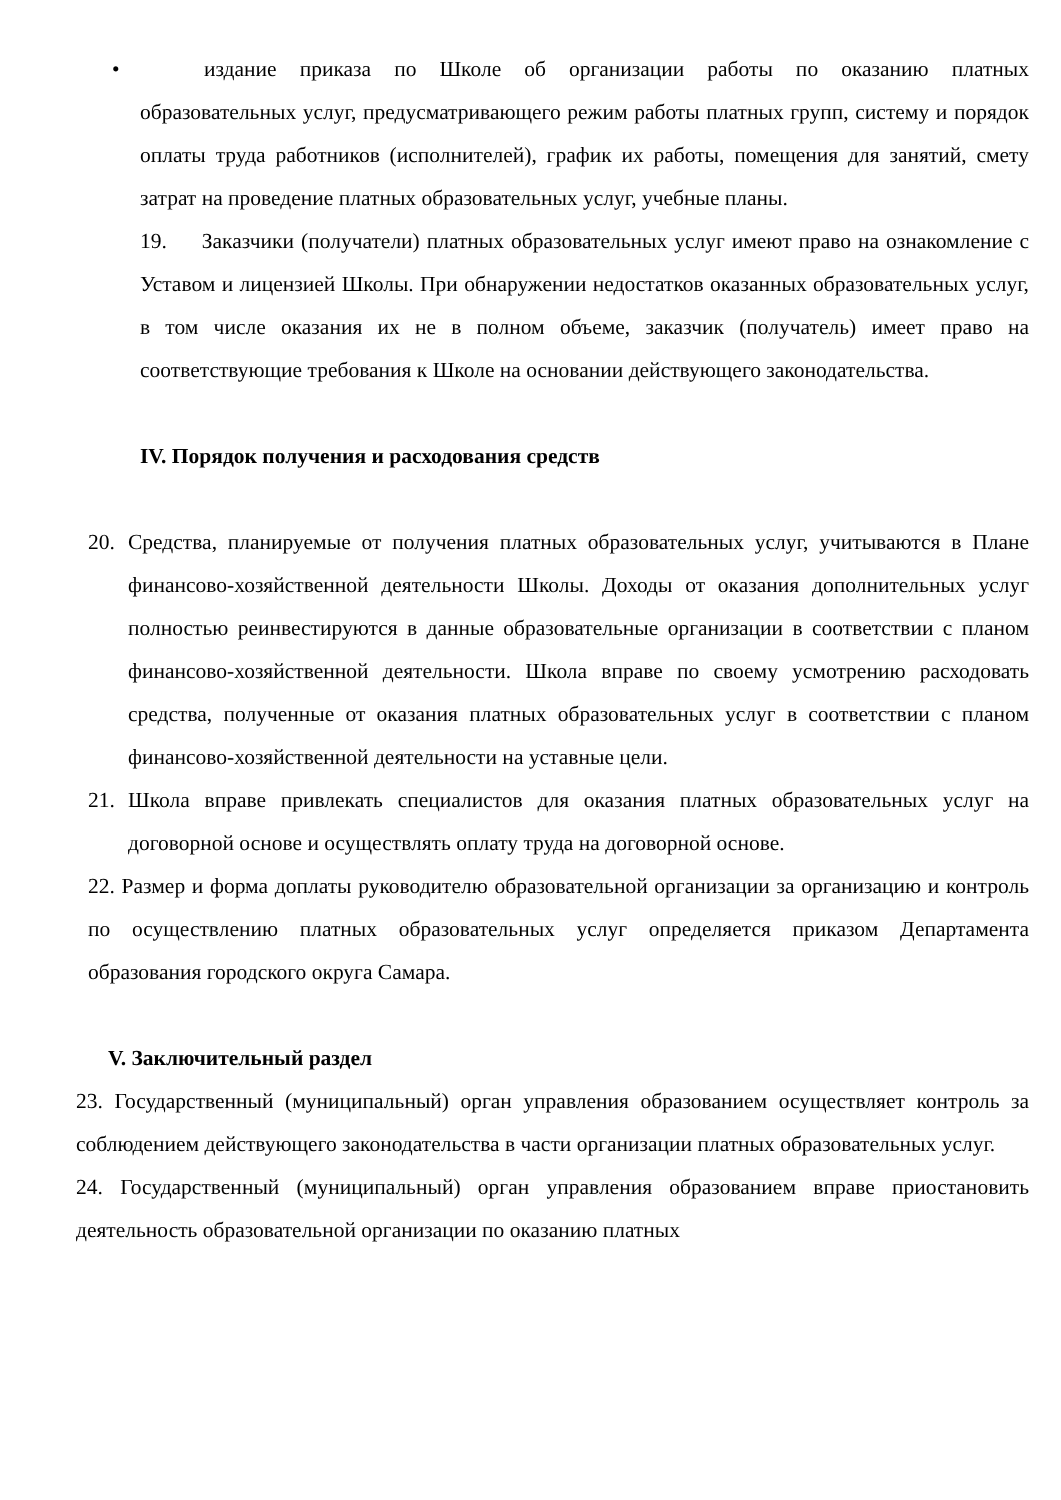• издание приказа по Школе об организации работы по оказанию платных образовательных услуг, предусматривающего режим работы платных групп, систему и порядок оплаты труда работников (исполнителей), график их работы, помещения для занятий, смету затрат на проведение платных образовательных услуг, учебные планы.
19. Заказчики (получатели) платных образовательных услуг имеют право на ознакомление с Уставом и лицензией Школы. При обнаружении недостатков оказанных образовательных услуг, в том числе оказания их не в полном объеме, заказчик (получатель) имеет право на соответствующие требования к Школе на основании действующего законодательства.
IV. Порядок получения и расходования средств
20. Средства, планируемые от получения платных образовательных услуг, учитываются в Плане финансово-хозяйственной деятельности Школы. Доходы от оказания дополнительных услуг полностью реинвестируются в данные образовательные организации в соответствии с планом финансово-хозяйственной деятельности. Школа вправе по своему усмотрению расходовать средства, полученные от оказания платных образовательных услуг в соответствии с планом финансово-хозяйственной деятельности на уставные цели.
21. Школа вправе привлекать специалистов для оказания платных образовательных услуг на договорной основе и осуществлять оплату труда на договорной основе.
22. Размер и форма доплаты руководителю образовательной организации за организацию и контроль по осуществлению платных образовательных услуг определяется приказом Департамента образования городского округа Самара.
V. Заключительный раздел
23. Государственный (муниципальный) орган управления образованием осуществляет контроль за соблюдением действующего законодательства в части организации платных образовательных услуг.
24. Государственный (муниципальный) орган управления образованием вправе приостановить деятельность образовательной организации по оказанию платных